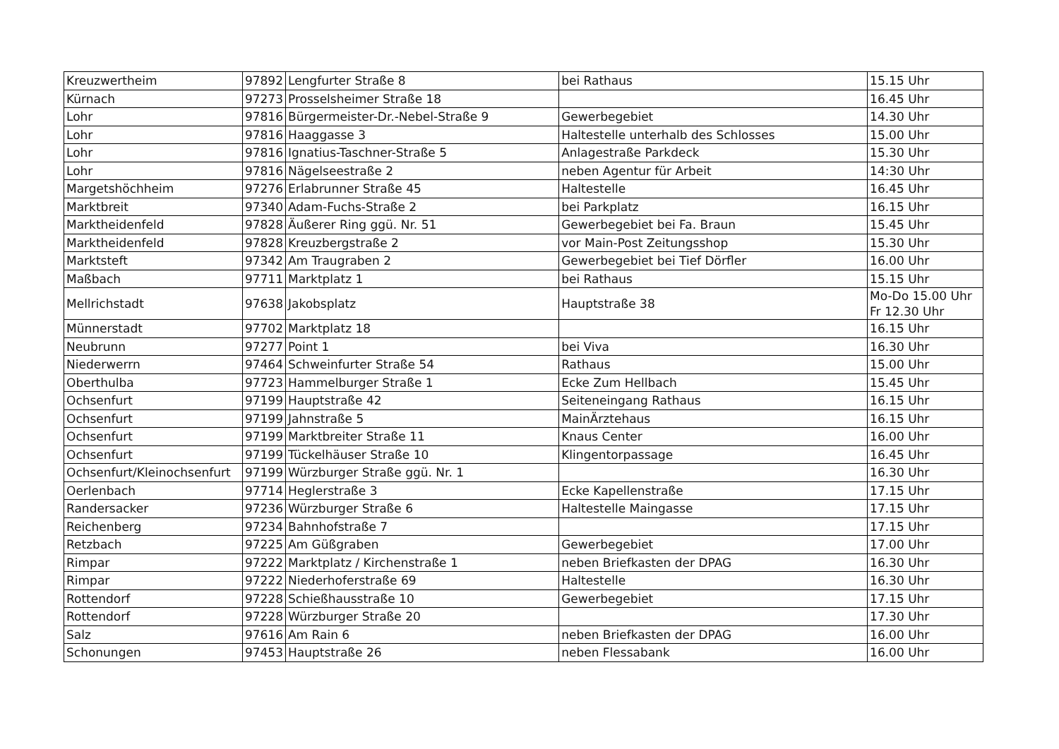| Kreuzwertheim | 97892 | Lengfurter Straße 8 | bei Rathaus | 15.15 Uhr |
| Kürnach | 97273 | Prosselsheimer Straße 18 | | 16.45 Uhr |
| Lohr | 97816 | Bürgermeister-Dr.-Nebel-Straße 9 | Gewerbegebiet | 14.30 Uhr |
| Lohr | 97816 | Haaggasse 3 | Haltestelle unterhalb des Schlosses | 15.00 Uhr |
| Lohr | 97816 | Ignatius-Taschner-Straße 5 | Anlagestraße Parkdeck | 15.30 Uhr |
| Lohr | 97816 | Nägelseestraße 2 | neben Agentur für Arbeit | 14:30 Uhr |
| Margetshöchheim | 97276 | Erlabrunner Straße 45 | Haltestelle | 16.45 Uhr |
| Marktbreit | 97340 | Adam-Fuchs-Straße 2 | bei Parkplatz | 16.15 Uhr |
| Marktheidenfeld | 97828 | Äußerer Ring ggü. Nr. 51 | Gewerbegebiet bei Fa. Braun | 15.45 Uhr |
| Marktheidenfeld | 97828 | Kreuzbergstraße 2 | vor Main-Post Zeitungsshop | 15.30 Uhr |
| Marktsteft | 97342 | Am Traugraben 2 | Gewerbegebiet bei Tief Dörfler | 16.00 Uhr |
| Maßbach | 97711 | Marktplatz 1 | bei Rathaus | 15.15 Uhr |
| Mellrichstadt | 97638 | Jakobsplatz | Hauptstraße 38 | Mo-Do 15.00 Uhr Fr 12.30 Uhr |
| Münnerstadt | 97702 | Marktplatz 18 | | 16.15 Uhr |
| Neubrunn | 97277 | Point 1 | bei Viva | 16.30 Uhr |
| Niederwerrn | 97464 | Schweinfurter Straße 54 | Rathaus | 15.00 Uhr |
| Oberthulba | 97723 | Hammelburger Straße 1 | Ecke Zum Hellbach | 15.45 Uhr |
| Ochsenfurt | 97199 | Hauptstraße 42 | Seiteneingang Rathaus | 16.15 Uhr |
| Ochsenfurt | 97199 | Jahnstraße 5 | MainÄrztehaus | 16.15 Uhr |
| Ochsenfurt | 97199 | Marktbreiter Straße 11 | Knaus Center | 16.00 Uhr |
| Ochsenfurt | 97199 | Tückelhäuser Straße 10 | Klingentorpassage | 16.45 Uhr |
| Ochsenfurt/Kleinochsenfurt | 97199 | Würzburger Straße ggü. Nr. 1 | | 16.30 Uhr |
| Oerlenbach | 97714 | Heglerstraße 3 | Ecke Kapellenstraße | 17.15 Uhr |
| Randersacker | 97236 | Würzburger Straße 6 | Haltestelle Maingasse | 17.15 Uhr |
| Reichenberg | 97234 | Bahnhofstraße 7 | | 17.15 Uhr |
| Retzbach | 97225 | Am Güßgraben | Gewerbegebiet | 17.00 Uhr |
| Rimpar | 97222 | Marktplatz / Kirchenstraße 1 | neben Briefkasten der DPAG | 16.30 Uhr |
| Rimpar | 97222 | Niederhoferstraße 69 | Haltestelle | 16.30 Uhr |
| Rottendorf | 97228 | Schießhausstraße 10 | Gewerbegebiet | 17.15 Uhr |
| Rottendorf | 97228 | Würzburger Straße 20 | | 17.30 Uhr |
| Salz | 97616 | Am Rain 6 | neben Briefkasten der DPAG | 16.00 Uhr |
| Schonungen | 97453 | Hauptstraße 26 | neben Flessabank | 16.00 Uhr |